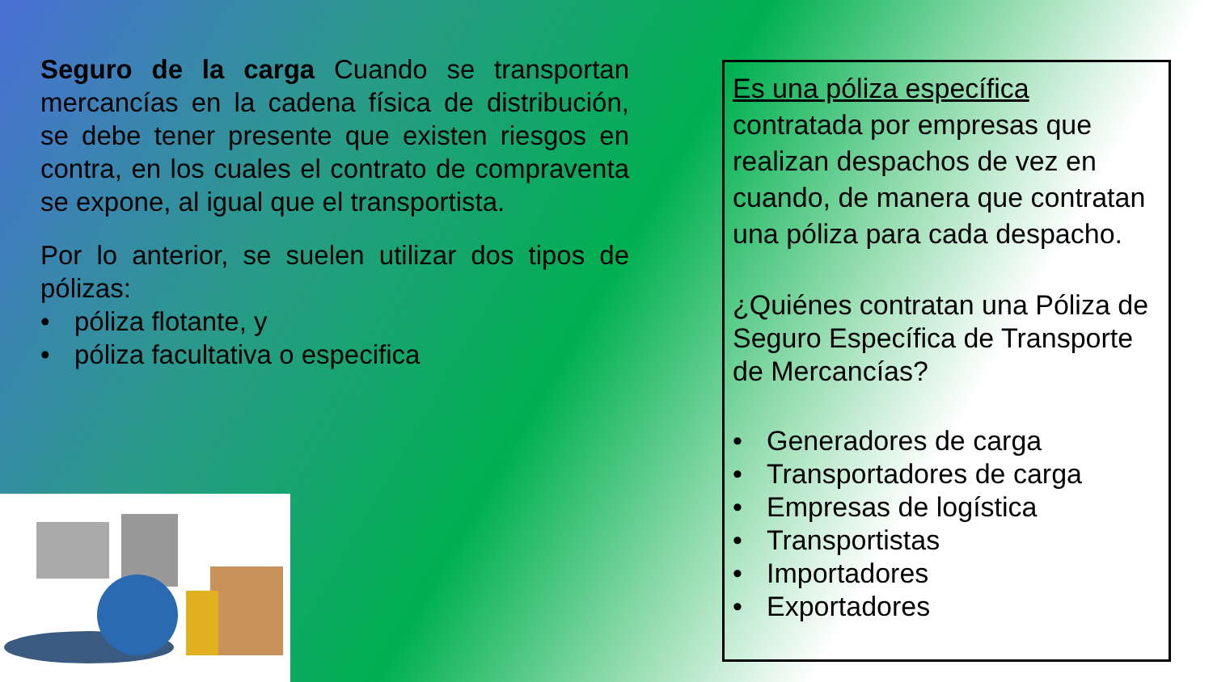Seguro de la carga Cuando se transportan mercancías en la cadena física de distribución, se debe tener presente que existen riesgos en contra, en los cuales el contrato de compraventa se expone, al igual que el transportista.
Por lo anterior, se suelen utilizar dos tipos de pólizas:
• póliza flotante, y
• póliza facultativa o especifica
Es una póliza específica contratada por empresas que realizan despachos de vez en cuando, de manera que contratan una póliza para cada despacho.
¿Quiénes contratan una Póliza de Seguro Específica de Transporte de Mercancías?
• Generadores de carga
• Transportadores de carga
• Empresas de logística
• Transportistas
• Importadores
• Exportadores